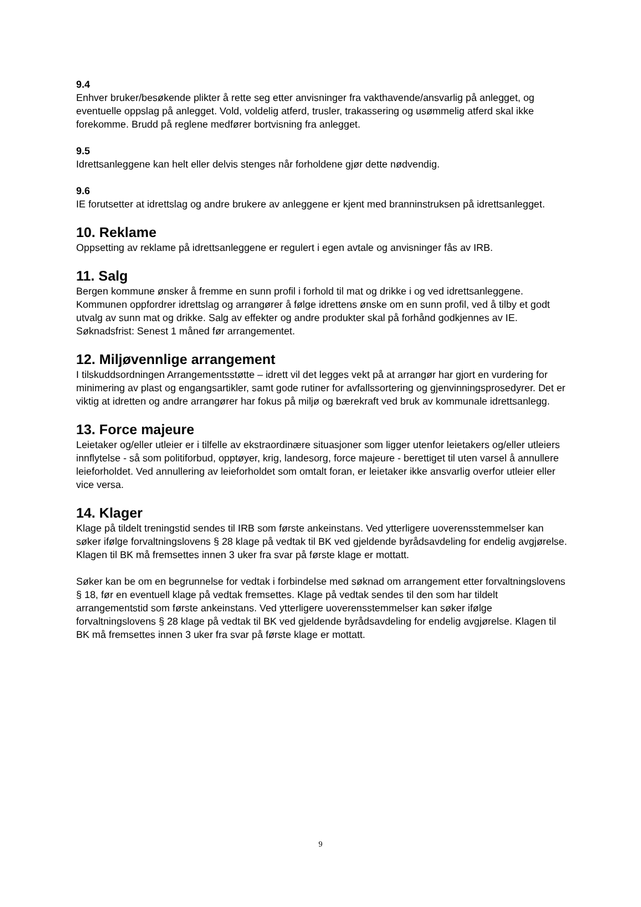9.4
Enhver bruker/besøkende plikter å rette seg etter anvisninger fra vakthavende/ansvarlig på anlegget, og eventuelle oppslag på anlegget. Vold, voldelig atferd, trusler, trakassering og usømmelig atferd skal ikke forekomme. Brudd på reglene medfører bortvisning fra anlegget.
9.5
Idrettsanleggene kan helt eller delvis stenges når forholdene gjør dette nødvendig.
9.6
IE forutsetter at idrettslag og andre brukere av anleggene er kjent med branninstruksen på idrettsanlegget.
10. Reklame
Oppsetting av reklame på idrettsanleggene er regulert i egen avtale og anvisninger fås av IRB.
11. Salg
Bergen kommune ønsker å fremme en sunn profil i forhold til mat og drikke i og ved idrettsanleggene. Kommunen oppfordrer idrettslag og arrangører å følge idrettens ønske om en sunn profil, ved å tilby et godt utvalg av sunn mat og drikke. Salg av effekter og andre produkter skal på forhånd godkjennes av IE. Søknadsfrist: Senest 1 måned før arrangementet.
12. Miljøvennlige arrangement
I tilskuddsordningen Arrangementsstøtte – idrett vil det legges vekt på at arrangør har gjort en vurdering for minimering av plast og engangsartikler, samt gode rutiner for avfallssortering og gjenvinningsprosedyrer. Det er viktig at idretten og andre arrangører har fokus på miljø og bærekraft ved bruk av kommunale idrettsanlegg.
13. Force majeure
Leietaker og/eller utleier er i tilfelle av ekstraordinære situasjoner som ligger utenfor leietakers og/eller utleiers innflytelse - så som politiforbud, opptøyer, krig, landesorg, force majeure - berettiget til uten varsel å annullere leieforholdet. Ved annullering av leieforholdet som omtalt foran, er leietaker ikke ansvarlig overfor utleier eller vice versa.
14. Klager
Klage på tildelt treningstid sendes til IRB som første ankeinstans. Ved ytterligere uoverensstemmelser kan søker ifølge forvaltningslovens § 28 klage på vedtak til BK ved gjeldende byrådsavdeling for endelig avgjørelse. Klagen til BK må fremsettes innen 3 uker fra svar på første klage er mottatt.
Søker kan be om en begrunnelse for vedtak i forbindelse med søknad om arrangement etter forvaltningslovens § 18, før en eventuell klage på vedtak fremsettes. Klage på vedtak sendes til den som har tildelt arrangementstid som første ankeinstans. Ved ytterligere uoverensstemmelser kan søker ifølge forvaltningslovens § 28 klage på vedtak til BK ved gjeldende byrådsavdeling for endelig avgjørelse. Klagen til BK må fremsettes innen 3 uker fra svar på første klage er mottatt.
9